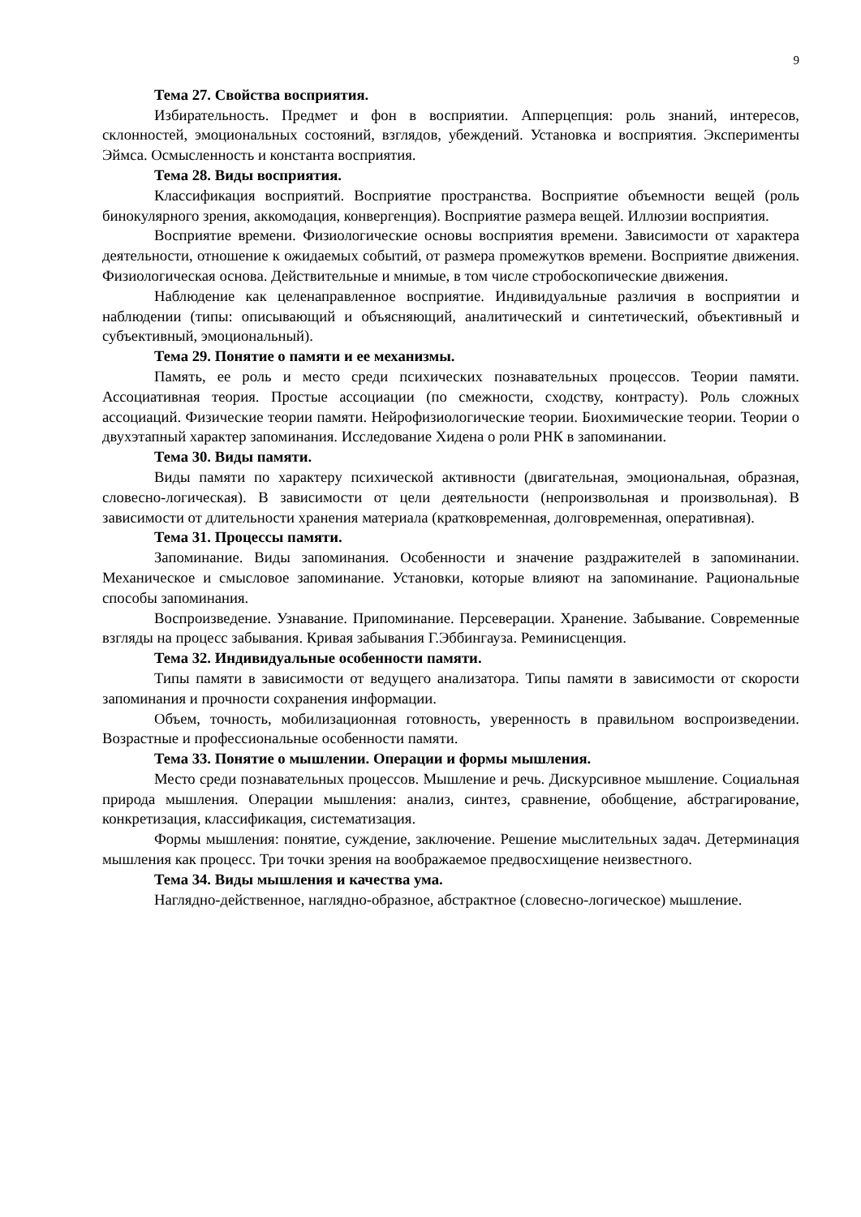9
Тема 27. Свойства восприятия.
Избирательность. Предмет и фон в восприятии. Апперцепция: роль знаний, интересов, склонностей, эмоциональных состояний, взглядов, убеждений. Установка и восприятия. Эксперименты Эймса. Осмысленность и константа восприятия.
Тема 28. Виды восприятия.
Классификация восприятий. Восприятие пространства. Восприятие объемности вещей (роль бинокулярного зрения, аккомодация, конвергенция). Восприятие размера вещей. Иллюзии восприятия.
Восприятие времени. Физиологические основы восприятия времени. Зависимости от характера деятельности, отношение к ожидаемых событий, от размера промежутков времени. Восприятие движения. Физиологическая основа. Действительные и мнимые, в том числе стробоскопические движения.
Наблюдение как целенаправленное восприятие. Индивидуальные различия в восприятии и наблюдении (типы: описывающий и объясняющий, аналитический и синтетический, объективный и субъективный, эмоциональный).
Тема 29. Понятие о памяти и ее механизмы.
Память, ее роль и место среди психических познавательных процессов. Теории памяти. Ассоциативная теория. Простые ассоциации (по смежности, сходству, контрасту). Роль сложных ассоциаций. Физические теории памяти. Нейрофизиологические теории. Биохимические теории. Теории о двухэтапный характер запоминания. Исследование Хидена о роли РНК в запоминании.
Тема 30. Виды памяти.
Виды памяти по характеру психической активности (двигательная, эмоциональная, образная, словесно-логическая). В зависимости от цели деятельности (непроизвольная и произвольная). В зависимости от длительности хранения материала (кратковременная, долговременная, оперативная).
Тема 31. Процессы памяти.
Запоминание. Виды запоминания. Особенности и значение раздражителей в запоминании. Механическое и смысловое запоминание. Установки, которые влияют на запоминание. Рациональные способы запоминания.
Воспроизведение. Узнавание. Припоминание. Персеверации. Хранение. Забывание. Современные взгляды на процесс забывания. Кривая забывания Г.Эббингауза. Реминисценция.
Тема 32. Индивидуальные особенности памяти.
Типы памяти в зависимости от ведущего анализатора. Типы памяти в зависимости от скорости запоминания и прочности сохранения информации.
Объем, точность, мобилизационная готовность, уверенность в правильном воспроизведении. Возрастные и профессиональные особенности памяти.
Тема 33. Понятие о мышлении. Операции и формы мышления.
Место среди познавательных процессов. Мышление и речь. Дискурсивное мышление. Социальная природа мышления. Операции мышления: анализ, синтез, сравнение, обобщение, абстрагирование, конкретизация, классификация, систематизация.
Формы мышления: понятие, суждение, заключение. Решение мыслительных задач. Детерминация мышления как процесс. Три точки зрения на воображаемое предвосхищение неизвестного.
Тема 34. Виды мышления и качества ума.
Наглядно-действенное, наглядно-образное, абстрактное (словесно-логическое) мышление.